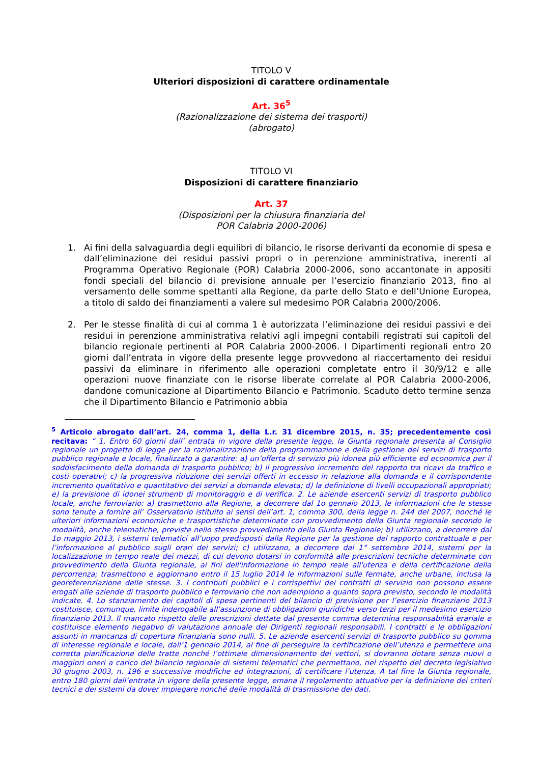TITOLO V
Ulteriori disposizioni di carattere ordinamentale
Art. 36<sup>5</sup>
(Razionalizzazione dei sistema dei trasporti)
(abrogato)
TITOLO VI
Disposizioni di carattere finanziario
Art. 37
(Disposizioni per la chiusura finanziaria del
POR Calabria 2000-2006)
1. Ai fini della salvaguardia degli equilibri di bilancio, le risorse derivanti da economie di spesa e dall’eliminazione dei residui passivi propri o in perenzione amministrativa, inerenti al Programma Operativo Regionale (POR) Calabria 2000-2006, sono accantonate in appositi fondi speciali del bilancio di previsione annuale per l’esercizio finanziario 2013, fino al versamento delle somme spettanti alla Regione, da parte dello Stato e dell’Unione Europea, a titolo di saldo dei finanziamenti a valere sul medesimo POR Calabria 2000/2006.
2. Per le stesse finalità di cui al comma 1 è autorizzata l’eliminazione dei residui passivi e dei residui in perenzione amministrativa relativi agli impegni contabili registrati sui capitoli del bilancio regionale pertinenti al POR Calabria 2000-2006. I Dipartimenti regionali entro 20 giorni dall’entrata in vigore della presente legge provvedono al riaccertamento dei residui passivi da eliminare in riferimento alle operazioni completate entro il 30/9/12 e alle operazioni nuove finanziate con le risorse liberate correlate al POR Calabria 2000-2006, dandone comunicazione al Dipartimento Bilancio e Patrimonio. Scaduto detto termine senza che il Dipartimento Bilancio e Patrimonio abbia
<sup>5</sup> Articolo abrogato dall’art. 24, comma 1, della L.r. 31 dicembre 2015, n. 35; precedentemente così recitava: “ 1. Entro 60 giorni dall’ entrata in vigore della presente legge, la Giunta regionale presenta al Consiglio regionale un progetto di legge per la razionalizzazione della programmazione e della gestione dei servizi di trasporto pubblico regionale e locale, finalizzato a garantire: a) un’offerta di servizio più idonea più efficiente ed economica per il soddisfacimento della domanda di trasporto pubblico; b) il progressivo incremento del rapporto tra ricavi da traffico e costi operativi; c) la progressiva riduzione dei servizi offerti in eccesso in relazione alla domanda e il corrispondente incremento qualitativo e quantitativo dei servizi a domanda elevata; d) la definizione di livelli occupazionali appropriati; e) la previsione di idonei strumenti di monitoraggio e di verifica. 2. Le aziende esercenti servizi di trasporto pubblico locale, anche ferroviario: a) trasmettono alla Regione, a decorrere dal 1o gennaio 2013, le informazioni che le stesse sono tenute a fornire all’ Osservatorio istituito ai sensi dell’art. 1, comma 300, della legge n. 244 del 2007, nonché le ulteriori informazioni economiche e trasportistiche determinate con provvedimento della Giunta regionale secondo le modalità, anche telematiche, previste nello stesso provvedimento della Giunta Regionale; b) utilizzano, a decorrere dal 1o maggio 2013, i sistemi telematici all’uopo predisposti dalla Regione per la gestione del rapporto contrattuale e per l’informazione al pubblico sugli orari dei servizi; c) utilizzano, a decorrere dal 1° settembre 2014, sistemi per la localizzazione in tempo reale dei mezzi, di cui devono dotarsi in conformità alle prescrizioni tecniche determinate con provvedimento della Giunta regionale, ai fini dell'informazione in tempo reale all'utenza e della certificazione della percorrenza; trasmettono e aggiornano entro il 15 luglio 2014 le informazioni sulle fermate, anche urbane, inclusa la georeferenziazione delle stesse. 3. I contributi pubblici e i corrispettivi dei contratti di servizio non possono essere erogati alle aziende di trasporto pubblico e ferroviario che non adempiono a quanto sopra previsto, secondo le modalità indicate. 4. Lo stanziamento dei capitoli di spesa pertinenti del bilancio di previsione per l’esercizio finanziario 2013 costituisce, comunque, limite inderogabile all’assunzione di obbligazioni giuridiche verso terzi per il medesimo esercizio finanziario 2013. Il mancato rispetto delle prescrizioni dettate dal presente comma determina responsabilità erariale e costituisce elemento negativo di valutazione annuale dei Dirigenti regionali responsabili. I contratti e le obbligazioni assunti in mancanza di copertura finanziaria sono nulli. 5. Le aziende esercenti servizi di trasporto pubblico su gomma di interesse regionale e locale, dall’1 gennaio 2014, al fine di perseguire la certificazione dell’utenza e permettere una corretta pianificazione delle tratte nonché l’ottimale dimensionamento dei vettori, si dovranno dotare senza nuovi o maggiori oneri a carico del bilancio regionale di sistemi telematici che permettano, nel rispetto del decreto legislativo 30 giugno 2003, n. 196 e successive modifiche ed integrazioni, di certificare l’utenza. A tal fine la Giunta regionale, entro 180 giorni dall’entrata in vigore della presente legge, emana il regolamento attuativo per la definizione dei criteri tecnici e dei sistemi da dover impiegare nonché delle modalità di trasmissione dei dati.